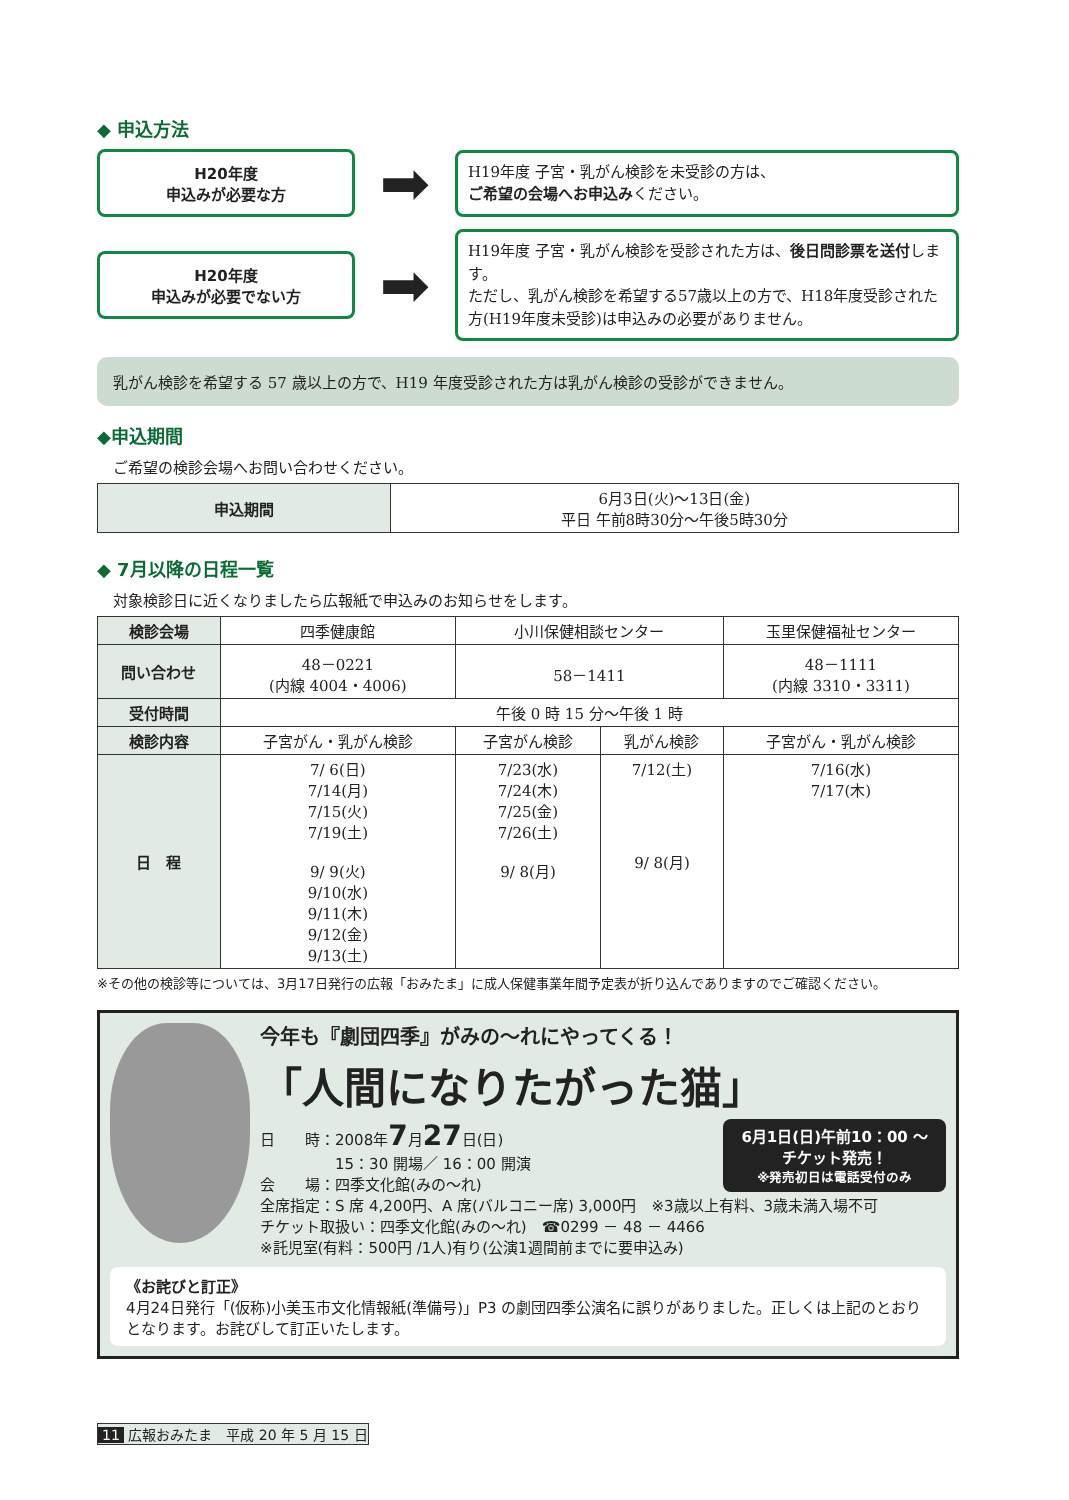◆ 申込方法
H20年度
申込みが必要な方
➡
H19年度 子宮・乳がん検診を未受診の方は、
ご希望の会場へお申込みください。
H20年度
申込みが必要でない方
➡
H19年度 子宮・乳がん検診を受診された方は、後日問診票を送付します。
ただし、乳がん検診を希望する57歳以上の方で、H18年度受診された方(H19年度未受診)は申込みの必要がありません。
乳がん検診を希望する 57 歳以上の方で、H19 年度受診された方は乳がん検診の受診ができません。
◆申込期間
ご希望の検診会場へお問い合わせください。
| 申込期間 | 6月3日(火)～13日(金) 平日 午前8時30分～午後5時30分 |
◆ 7月以降の日程一覧
対象検診日に近くなりましたら広報紙で申込みのお知らせをします。
| 検診会場 | 四季健康館 | 小川保健相談センター | | 玉里保健福祉センター |
| 問い合わせ | 48－0221 (内線 4004・4006) | 58－1411 | | 48－1111 (内線 3310・3311) |
| 受付時間 | 午後 0 時 15 分～午後 1 時 | | | |
| 検診内容 | 子宮がん・乳がん検診 | 子宮がん検診 | 乳がん検診 | 子宮がん・乳がん検診 |
| 日 程 | 7/ 6(日) 7/14(月) 7/15(火) 7/19(土) 9/ 9(火) 9/10(水) 9/11(木) 9/12(金) 9/13(土) | 7/23(水) 7/24(木) 7/25(金) 7/26(土) 9/ 8(月) | 7/12(土) 9/ 8(月) | 7/16(水) 7/17(木) |
※その他の検診等については、3月17日発行の広報「おみたま」に成人保健事業年間予定表が折り込んでありますのでご確認ください。
今年も『劇団四季』がみの～れにやってくる！
「人間になりたがった猫」
6月1日(日)午前10：00 ～
チケット発売！
※発売初日は電話受付のみ
日　　時：2008年7月27日(日)
　　　　　15：30 開場／ 16：00 開演
会　　場：四季文化館(みの～れ)
全席指定：S 席 4,200円、A 席(バルコニー席) 3,000円　※3歳以上有料、3歳未満入場不可
チケット取扱い：四季文化館(みの～れ)　☎0299 － 48 － 4466
※託児室(有料：500円 /1人)有り(公演1週間前までに要申込み)
《お詫びと訂正》
4月24日発行「(仮称)小美玉市文化情報紙(準備号)」P3 の劇団四季公演名に誤りがありました。正しくは上記のとおりとなります。お詫びして訂正いたします。
11 広報おみたま　平成 20 年 5 月 15 日